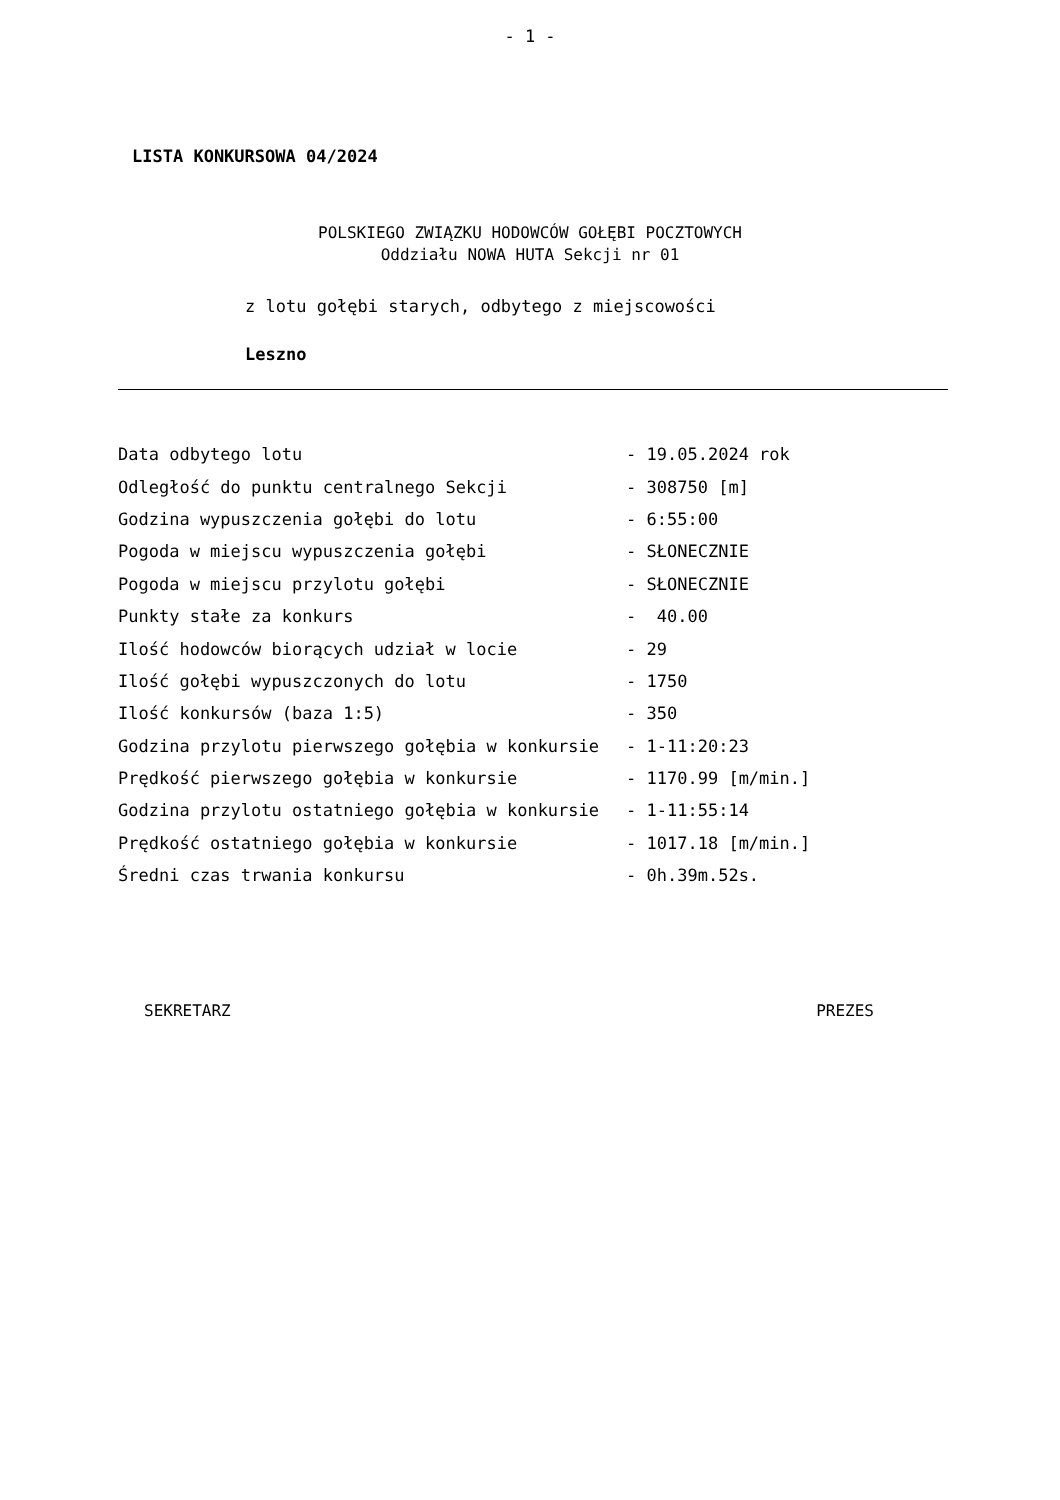- 1 -
LISTA KONKURSOWA 04/2024
POLSKIEGO ZWIĄZKU HODOWCÓW GOŁĘBI POCZTOWYCH
Oddziału NOWA HUTA Sekcji nr 01
z lotu gołębi starych, odbytego z miejscowości
Leszno
| Data odbytego lotu | - 19.05.2024 rok |
| Odległość do punktu centralnego Sekcji | - 308750 [m] |
| Godzina wypuszczenia gołębi do lotu | - 6:55:00 |
| Pogoda w miejscu wypuszczenia gołębi | - SŁONECZNIE |
| Pogoda w miejscu przylotu gołębi | - SŁONECZNIE |
| Punkty stałe za konkurs | - 40.00 |
| Ilość hodowców biorących udział w locie | - 29 |
| Ilość gołębi wypuszczonych do lotu | - 1750 |
| Ilość konkursów (baza 1:5) | - 350 |
| Godzina przylotu pierwszego gołębia w konkursie | - 1-11:20:23 |
| Prędkość pierwszego gołębia w konkursie | - 1170.99 [m/min.] |
| Godzina przylotu ostatniego gołębia w konkursie | - 1-11:55:14 |
| Prędkość ostatniego gołębia w konkursie | - 1017.18 [m/min.] |
| Średni czas trwania konkursu | - 0h.39m.52s. |
SEKRETARZ PREZES